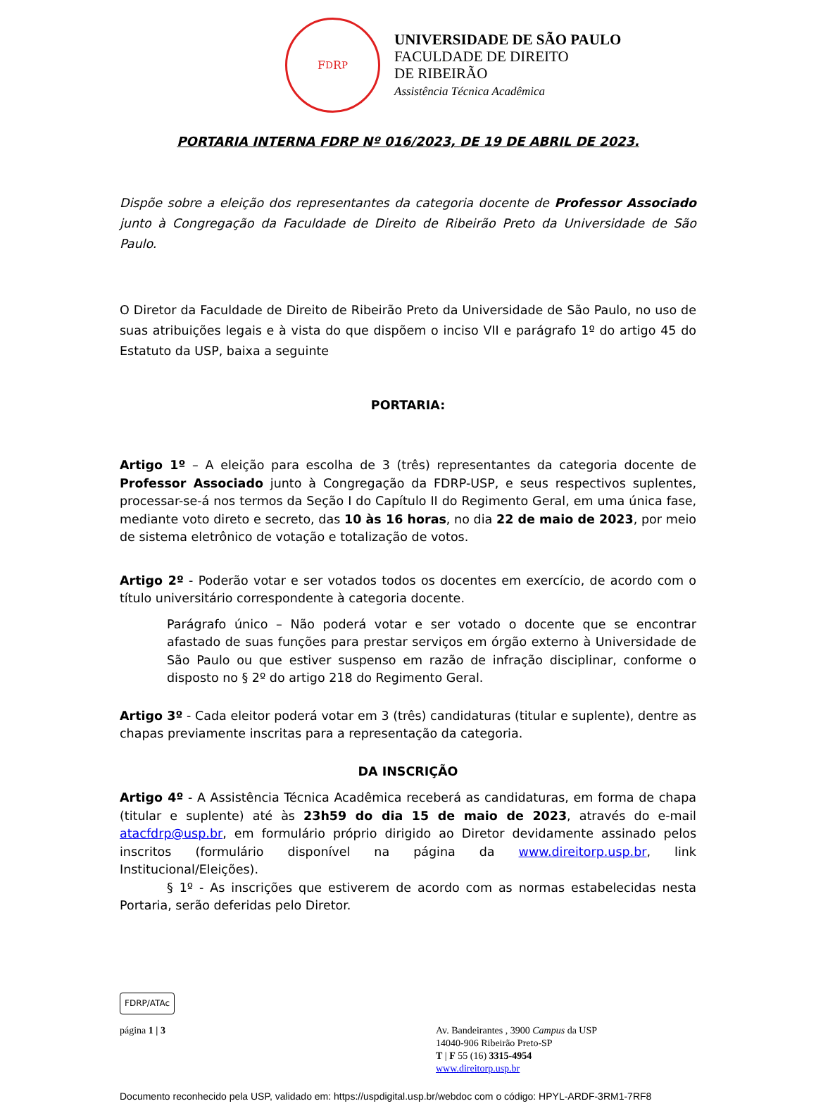F<sub>D</sub> R<sub>P</sub>
UNIVERSIDADE DE SÃO PAULO
FACULDADE DE DIREITO
DE RIBEIRÃO
Assistência Técnica Acadêmica
PORTARIA INTERNA FDRP Nº 016/2023, DE 19 DE ABRIL DE 2023.
Dispõe sobre a eleição dos representantes da categoria docente de Professor Associado junto à Congregação da Faculdade de Direito de Ribeirão Preto da Universidade de São Paulo.
O Diretor da Faculdade de Direito de Ribeirão Preto da Universidade de São Paulo, no uso de suas atribuições legais e à vista do que dispõem o inciso VII e parágrafo 1º do artigo 45 do Estatuto da USP, baixa a seguinte
PORTARIA:
Artigo 1º – A eleição para escolha de 3 (três) representantes da categoria docente de Professor Associado junto à Congregação da FDRP-USP, e seus respectivos suplentes, processar-se-á nos termos da Seção I do Capítulo II do Regimento Geral, em uma única fase, mediante voto direto e secreto, das 10 às 16 horas, no dia 22 de maio de 2023, por meio de sistema eletrônico de votação e totalização de votos.
Artigo 2º - Poderão votar e ser votados todos os docentes em exercício, de acordo com o título universitário correspondente à categoria docente.
Parágrafo único – Não poderá votar e ser votado o docente que se encontrar afastado de suas funções para prestar serviços em órgão externo à Universidade de São Paulo ou que estiver suspenso em razão de infração disciplinar, conforme o disposto no § 2º do artigo 218 do Regimento Geral.
Artigo 3º - Cada eleitor poderá votar em 3 (três) candidaturas (titular e suplente), dentre as chapas previamente inscritas para a representação da categoria.
DA INSCRIÇÃO
Artigo 4º - A Assistência Técnica Acadêmica receberá as candidaturas, em forma de chapa (titular e suplente) até às 23h59 do dia 15 de maio de 2023, através do e-mail atacfdrp@usp.br, em formulário próprio dirigido ao Diretor devidamente assinado pelos inscritos (formulário disponível na página da www.direitorp.usp.br, link Institucional/Eleições).
§ 1º - As inscrições que estiverem de acordo com as normas estabelecidas nesta Portaria, serão deferidas pelo Diretor.
FDRP/ATAc
página 1 | 3 Av. Bandeirantes , 3900 Campus da USP
14040-906 Ribeirão Preto-SP
T | F 55 (16) 3315-4954
www.direitorp.usp.br
Documento reconhecido pela USP, validado em: https://uspdigital.usp.br/webdoc com o código: HPYL-ARDF-3RM1-7RF8